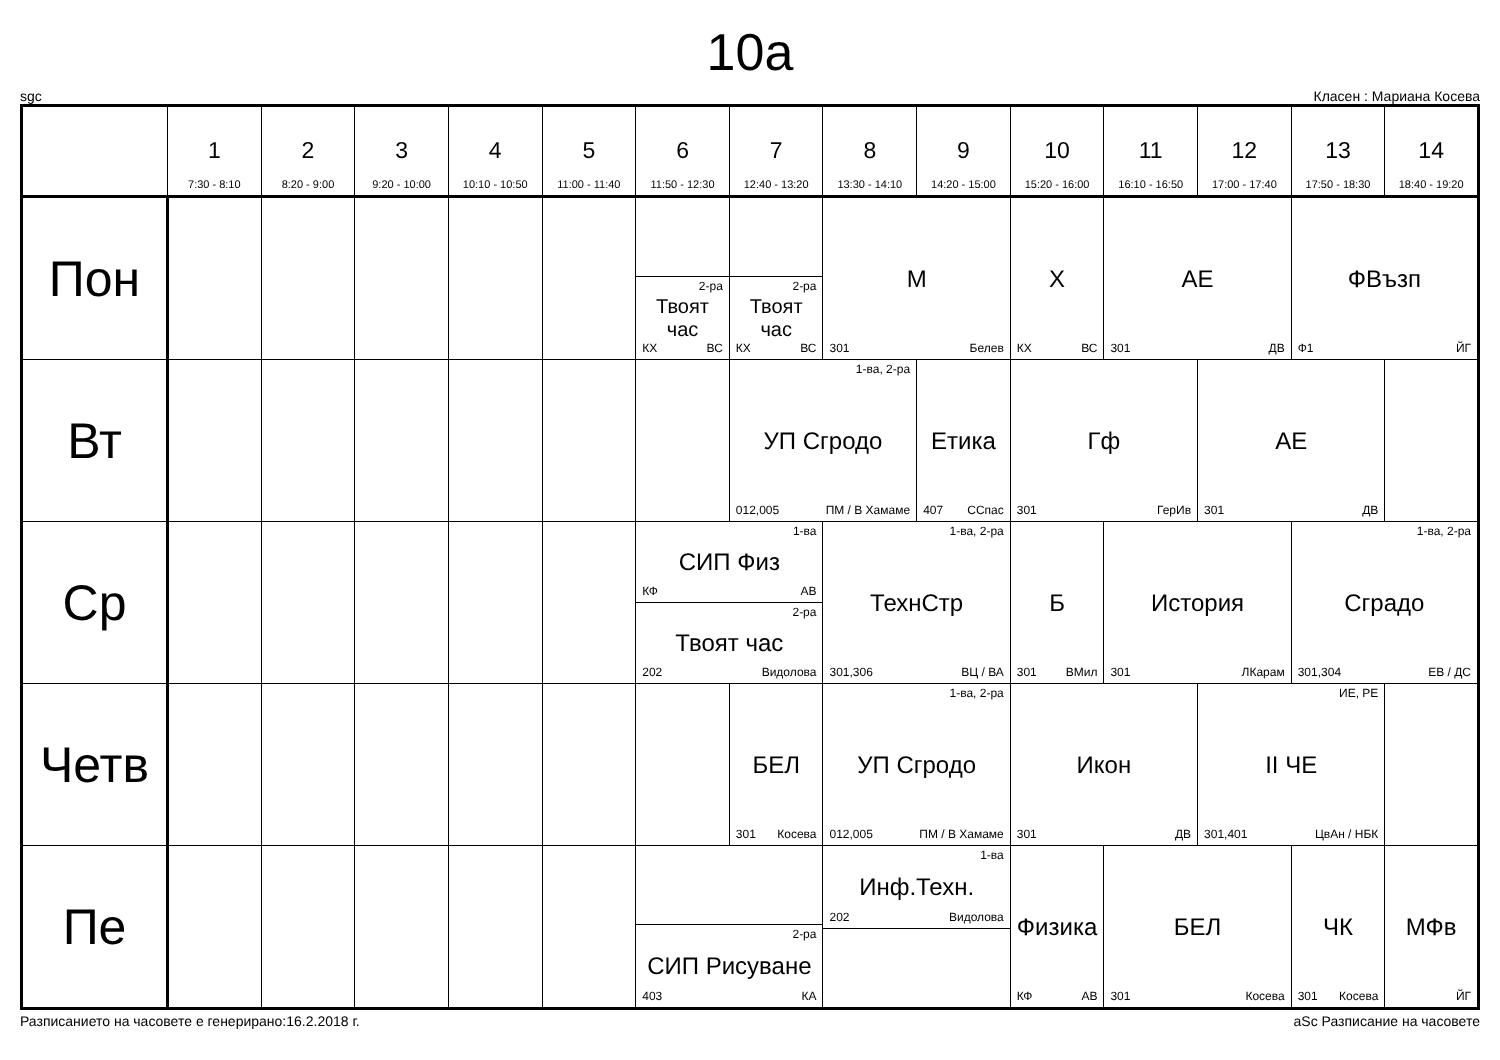10а
sgc Класен : Мариана Косева
| | 1 7:30 - 8:10 | 2 8:20 - 9:00 | 3 9:20 - 10:00 | 4 10:10 - 10:50 | 5 11:00 - 11:40 | 6 11:50 - 12:30 | 7 12:40 - 13:20 | 8 13:30 - 14:10 | 9 14:20 - 15:00 | 10 15:20 - 16:00 | 11 16:10 - 16:50 | 12 17:00 - 17:40 | 13 17:50 - 18:30 | 14 18:40 - 19:20 |
| --- | --- | --- | --- | --- | --- | --- | --- | --- | --- | --- | --- | --- | --- | --- |
| Пон | | | | | | 2-ра Твоят час КХ ВС | 2-ра Твоят час КХ ВС | М 301 Белев | | Х КХ ВС | АЕ 301 ДВ | | ФВъзп Ф1 ЙГ | |
| Вт | | | | | | | 1-ва, 2-ра УП Сгродо 012,005 ПМ / В Хамаме | | Етика 407 ССпас | Гф 301 ГерИв | | АЕ 301 ДВ | | |
| Ср | | | | | | 1-ва СИП Физ КФ АВ 2-ра Твоят час 202 Видолова | | 1-ва, 2-ра ТехнСтр 301,306 ВЦ / ВА | | Б 301 ВМил | История 301 ЛКарам | | 1-ва, 2-ра Сградо 301,304 ЕВ / ДС | |
| Четв | | | | | | | БЕЛ 301 Косева | 1-ва, 2-ра УП Сгродо 012,005 ПМ / В Хамаме | | Икон 301 ДВ | | ИЕ, РЕ II ЧЕ 301,401 ЦвАн / НБК | | |
| Пе | | | | | | 2-ра СИП Рисуване 403 КА | | 1-ва Инф.Техн. 202 Видолова | | Физика КФ АВ | БЕЛ 301 Косева | | ЧК 301 Косева | МФв ЙГ |
Разписанието на часовете е генерирано:16.2.2018 г. aSc Разписание на часовете